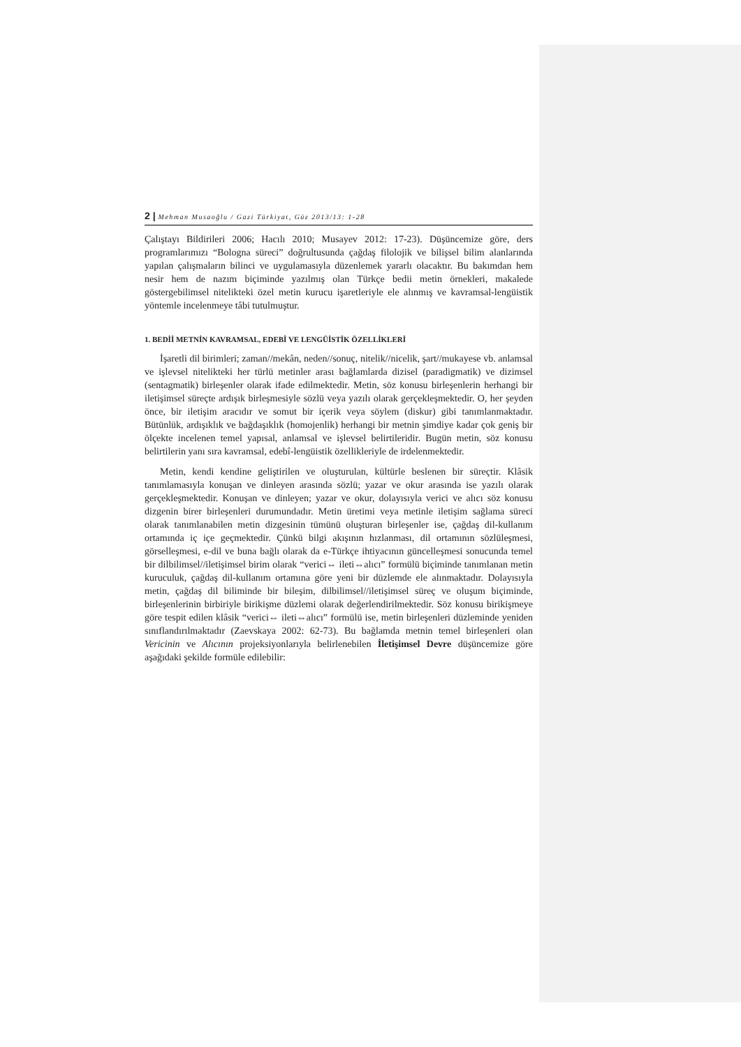2 | Mehman Musaoğlu / Gazi Türkiyat, Güz 2013/13: 1-28
Çalıştayı Bildirileri 2006; Hacılı 2010; Musayev 2012: 17-23). Düşüncemize göre, ders programlarımızı “Bologna süreci” doğrultusunda çağdaş filolojik ve bilişsel bilim alanlarında yapılan çalışmaların bilinci ve uygulamasıyla düzenlemek yararlı olacaktır. Bu bakımdan hem nesir hem de nazım biçiminde yazılmış olan Türkçe bedii metin örnekleri, makalede göstergebilimsel nitelikteki özel metin kurucu işaretleriyle ele alınmış ve kavramsal-lengüistik yöntemle incelenmeye tâbi tutulmuştur.
1. BEDİİ METNİN KAVRAMSAL, EDEBÎ VE LENGÜİSTİK ÖZELLİKLERİ
İşaretli dil birimleri; zaman//mekân, neden//sonuç, nitelik//nicelik, şart//mukayese vb. anlamsal ve işlevsel nitelikteki her türlü metinler arası bağlamlarda dizisel (paradigmatik) ve dizimsel (sentagmatik) birleşenler olarak ifade edilmektedir. Metin, söz konusu birleşenlerin herhangi bir iletişimsel süreçte ardışık birleşmesiyle sözlü veya yazılı olarak gerçekleşmektedir. O, her şeyden önce, bir iletişim aracıdır ve somut bir içerik veya söylem (diskur) gibi tanımlanmaktadır. Bütünlük, ardışıklık ve bağdaşıklık (homojenlik) herhangi bir metnin şimdiye kadar çok geniş bir ölçekte incelenen temel yapısal, anlamsal ve işlevsel belirtileridir. Bugün metin, söz konusu belirtilerin yanı sıra kavramsal, edebî-lengüistik özellikleriyle de irdelenmektedir.
Metin, kendi kendine geliştirilen ve oluşturulan, kültürle beslenen bir süreçtir. Klâsik tanımlamasıyla konuşan ve dinleyen arasında sözlü; yazar ve okur arasında ise yazılı olarak gerçekleşmektedir. Konuşan ve dinleyen; yazar ve okur, dolayısıyla verici ve alıcı söz konusu dizgenin birer birleşenleri durumundadır. Metin üretimi veya metinle iletişim sağlama süreci olarak tanımlanabilen metin dizgesinin tümünü oluşturan birleşenler ise, çağdaş dil-kullanım ortamında iç içe geçmektedir. Çünkü bilgi akışının hızlanması, dil ortamının sözlüleşmesi, görselleşmesi, e-dil ve buna bağlı olarak da e-Türkçe ihtiyacının güncelleşmesi sonucunda temel bir dilbilimsel//iletişimsel birim olarak “verici⇔ ileti⇔alıcı” formülü biçiminde tanımlanan metin kuruculuk, çağdaş dil-kullanım ortamına göre yeni bir düzlemde ele alınmaktadır. Dolayısıyla metin, çağdaş dil biliminde bir bileşim, dilbilimsel//iletişimsel süreç ve oluşum biçiminde, birleşenlerinin birbiriyle birikişme düzlemi olarak değerlendirilmektedir. Söz konusu birikişmeye göre tespit edilen klâsik “verici⇔ ileti⇔alıcı” formülü ise, metin birleşenleri düzleminde yeniden sınıflandırılmaktadır (Zaevskaya 2002: 62-73). Bu bağlamda metnin temel birleşenleri olan Vericinin ve Alıcının projeksiyonlarıyla belirlenebilen İletişimsel Devre düşüncemize göre aşağıdaki şekilde formüle edilebilir: